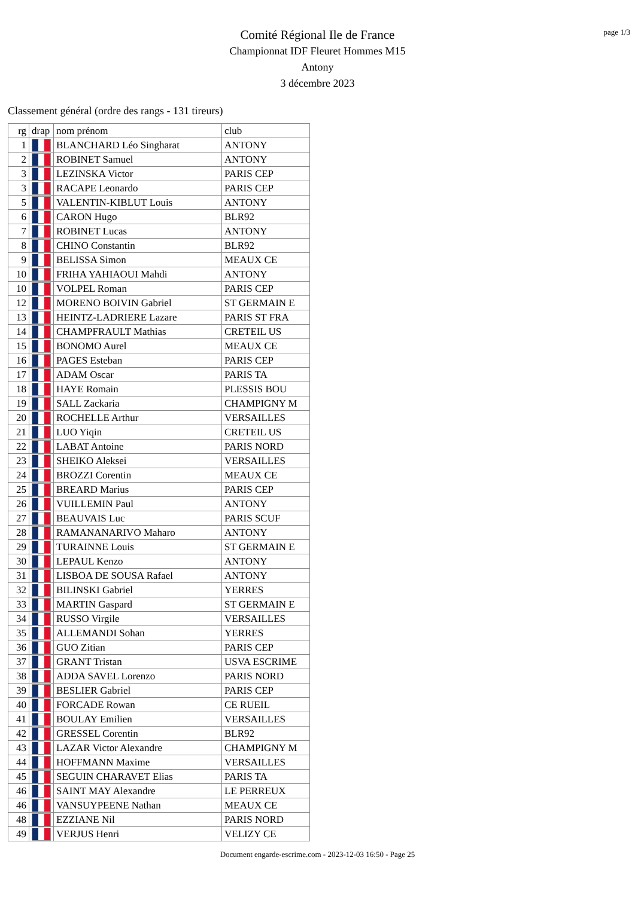page 1/3
Comité Régional Ile de France
Championnat IDF Fleuret Hommes M15
Antony
3 décembre 2023
Classement général (ordre des rangs - 131 tireurs)
| rg | drap | nom prénom | club |
| --- | --- | --- | --- |
| 1 | | BLANCHARD Léo Singharat | ANTONY |
| 2 | | ROBINET Samuel | ANTONY |
| 3 | | LEZINSKA Victor | PARIS CEP |
| 3 | | RACAPE Leonardo | PARIS CEP |
| 5 | | VALENTIN-KIBLUT Louis | ANTONY |
| 6 | | CARON Hugo | BLR92 |
| 7 | | ROBINET Lucas | ANTONY |
| 8 | | CHINO Constantin | BLR92 |
| 9 | | BELISSA Simon | MEAUX CE |
| 10 | | FRIHA YAHIAOUI Mahdi | ANTONY |
| 10 | | VOLPEL Roman | PARIS CEP |
| 12 | | MORENO BOIVIN Gabriel | ST GERMAIN E |
| 13 | | HEINTZ-LADRIERE Lazare | PARIS ST FRA |
| 14 | | CHAMPFRAULT Mathias | CRETEIL US |
| 15 | | BONOMO Aurel | MEAUX CE |
| 16 | | PAGES Esteban | PARIS CEP |
| 17 | | ADAM Oscar | PARIS TA |
| 18 | | HAYE Romain | PLESSIS BOU |
| 19 | | SALL Zackaria | CHAMPIGNY M |
| 20 | | ROCHELLE Arthur | VERSAILLES |
| 21 | | LUO Yiqin | CRETEIL US |
| 22 | | LABAT Antoine | PARIS NORD |
| 23 | | SHEIKO Aleksei | VERSAILLES |
| 24 | | BROZZI Corentin | MEAUX CE |
| 25 | | BREARD Marius | PARIS CEP |
| 26 | | VUILLEMIN Paul | ANTONY |
| 27 | | BEAUVAIS Luc | PARIS SCUF |
| 28 | | RAMANANARIVO Maharo | ANTONY |
| 29 | | TURAINNE Louis | ST GERMAIN E |
| 30 | | LEPAUL Kenzo | ANTONY |
| 31 | | LISBOA DE SOUSA Rafael | ANTONY |
| 32 | | BILINSKI Gabriel | YERRES |
| 33 | | MARTIN Gaspard | ST GERMAIN E |
| 34 | | RUSSO Virgile | VERSAILLES |
| 35 | | ALLEMANDI Sohan | YERRES |
| 36 | | GUO Zitian | PARIS CEP |
| 37 | | GRANT Tristan | USVA ESCRIME |
| 38 | | ADDA SAVEL Lorenzo | PARIS NORD |
| 39 | | BESLIER Gabriel | PARIS CEP |
| 40 | | FORCADE Rowan | CE RUEIL |
| 41 | | BOULAY Emilien | VERSAILLES |
| 42 | | GRESSEL Corentin | BLR92 |
| 43 | | LAZAR Victor Alexandre | CHAMPIGNY M |
| 44 | | HOFFMANN Maxime | VERSAILLES |
| 45 | | SEGUIN CHARAVET Elias | PARIS TA |
| 46 | | SAINT MAY Alexandre | LE PERREUX |
| 46 | | VANSUYPEENE Nathan | MEAUX CE |
| 48 | | EZZIANE Nil | PARIS NORD |
| 49 | | VERJUS Henri | VELIZY CE |
Document engarde-escrime.com - 2023-12-03 16:50 - Page 25